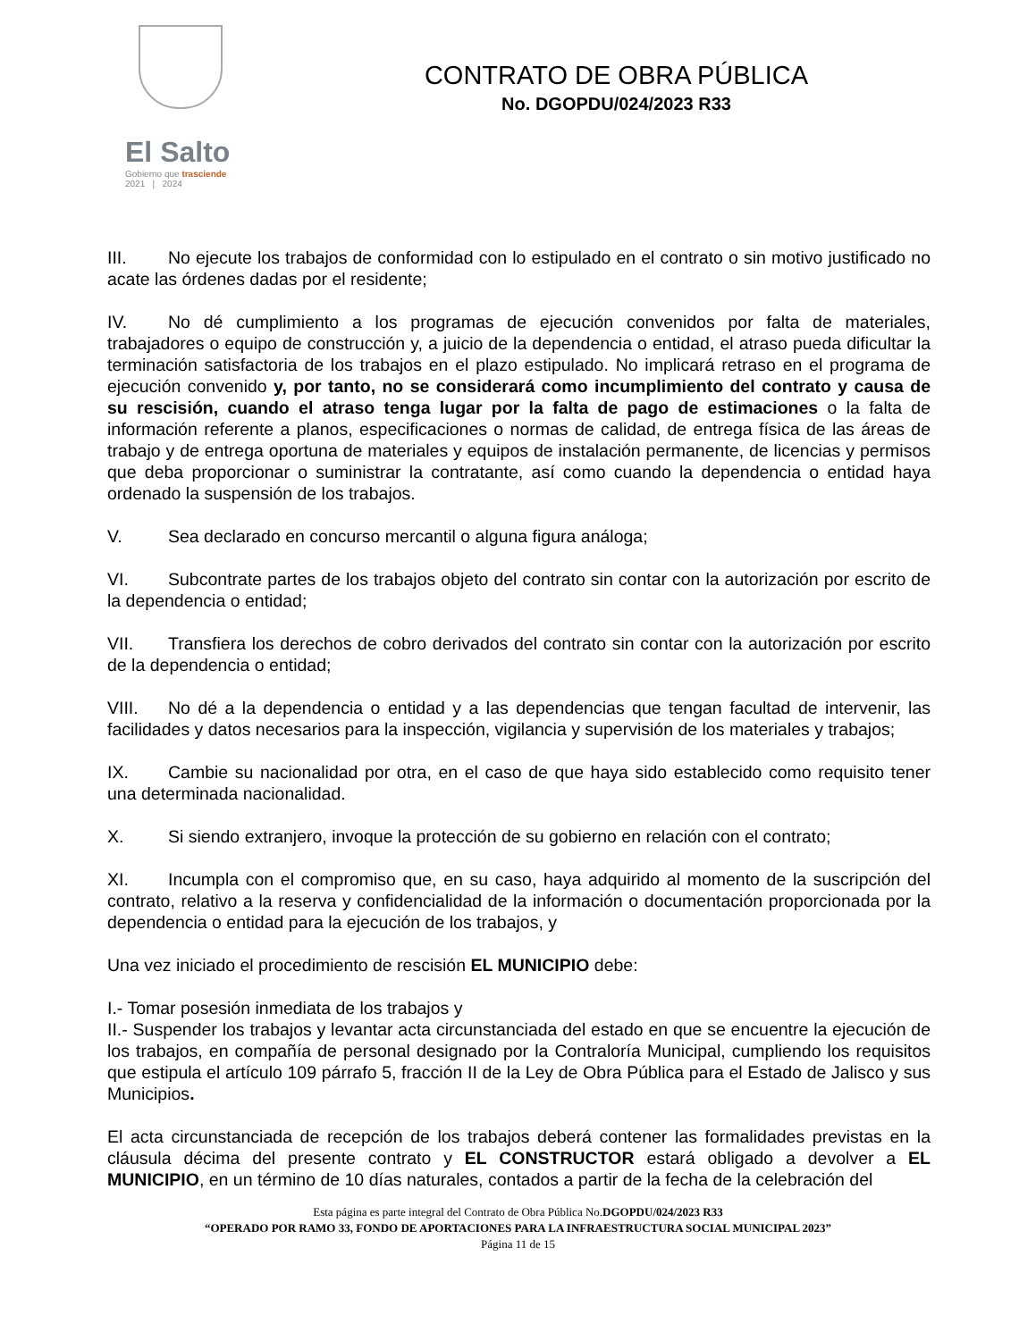El Salto
Gobierno que trasciende
2021 | 2024
CONTRATO DE OBRA PÚBLICA
No. DGOPDU/024/2023 R33
III. No ejecute los trabajos de conformidad con lo estipulado en el contrato o sin motivo justificado no acate las órdenes dadas por el residente;
IV. No dé cumplimiento a los programas de ejecución convenidos por falta de materiales, trabajadores o equipo de construcción y, a juicio de la dependencia o entidad, el atraso pueda dificultar la terminación satisfactoria de los trabajos en el plazo estipulado. No implicará retraso en el programa de ejecución convenido y, por tanto, no se considerará como incumplimiento del contrato y causa de su rescisión, cuando el atraso tenga lugar por la falta de pago de estimaciones o la falta de información referente a planos, especificaciones o normas de calidad, de entrega física de las áreas de trabajo y de entrega oportuna de materiales y equipos de instalación permanente, de licencias y permisos que deba proporcionar o suministrar la contratante, así como cuando la dependencia o entidad haya ordenado la suspensión de los trabajos.
V. Sea declarado en concurso mercantil o alguna figura análoga;
VI. Subcontrate partes de los trabajos objeto del contrato sin contar con la autorización por escrito de la dependencia o entidad;
VII. Transfiera los derechos de cobro derivados del contrato sin contar con la autorización por escrito de la dependencia o entidad;
VIII. No dé a la dependencia o entidad y a las dependencias que tengan facultad de intervenir, las facilidades y datos necesarios para la inspección, vigilancia y supervisión de los materiales y trabajos;
IX. Cambie su nacionalidad por otra, en el caso de que haya sido establecido como requisito tener una determinada nacionalidad.
X. Si siendo extranjero, invoque la protección de su gobierno en relación con el contrato;
XI. Incumpla con el compromiso que, en su caso, haya adquirido al momento de la suscripción del contrato, relativo a la reserva y confidencialidad de la información o documentación proporcionada por la dependencia o entidad para la ejecución de los trabajos, y
Una vez iniciado el procedimiento de rescisión EL MUNICIPIO debe:
I.- Tomar posesión inmediata de los trabajos y
II.- Suspender los trabajos y levantar acta circunstanciada del estado en que se encuentre la ejecución de los trabajos, en compañía de personal designado por la Contraloría Municipal, cumpliendo los requisitos que estipula el artículo 109 párrafo 5, fracción II de la Ley de Obra Pública para el Estado de Jalisco y sus Municipios.
El acta circunstanciada de recepción de los trabajos deberá contener las formalidades previstas en la cláusula décima del presente contrato y EL CONSTRUCTOR estará obligado a devolver a EL MUNICIPIO, en un término de 10 días naturales, contados a partir de la fecha de la celebración del
Esta página es parte integral del Contrato de Obra Pública No.DGOPDU/024/2023 R33
“OPERADO POR RAMO 33, FONDO DE APORTACIONES PARA LA INFRAESTRUCTURA SOCIAL MUNICIPAL 2023”
Página 11 de 15